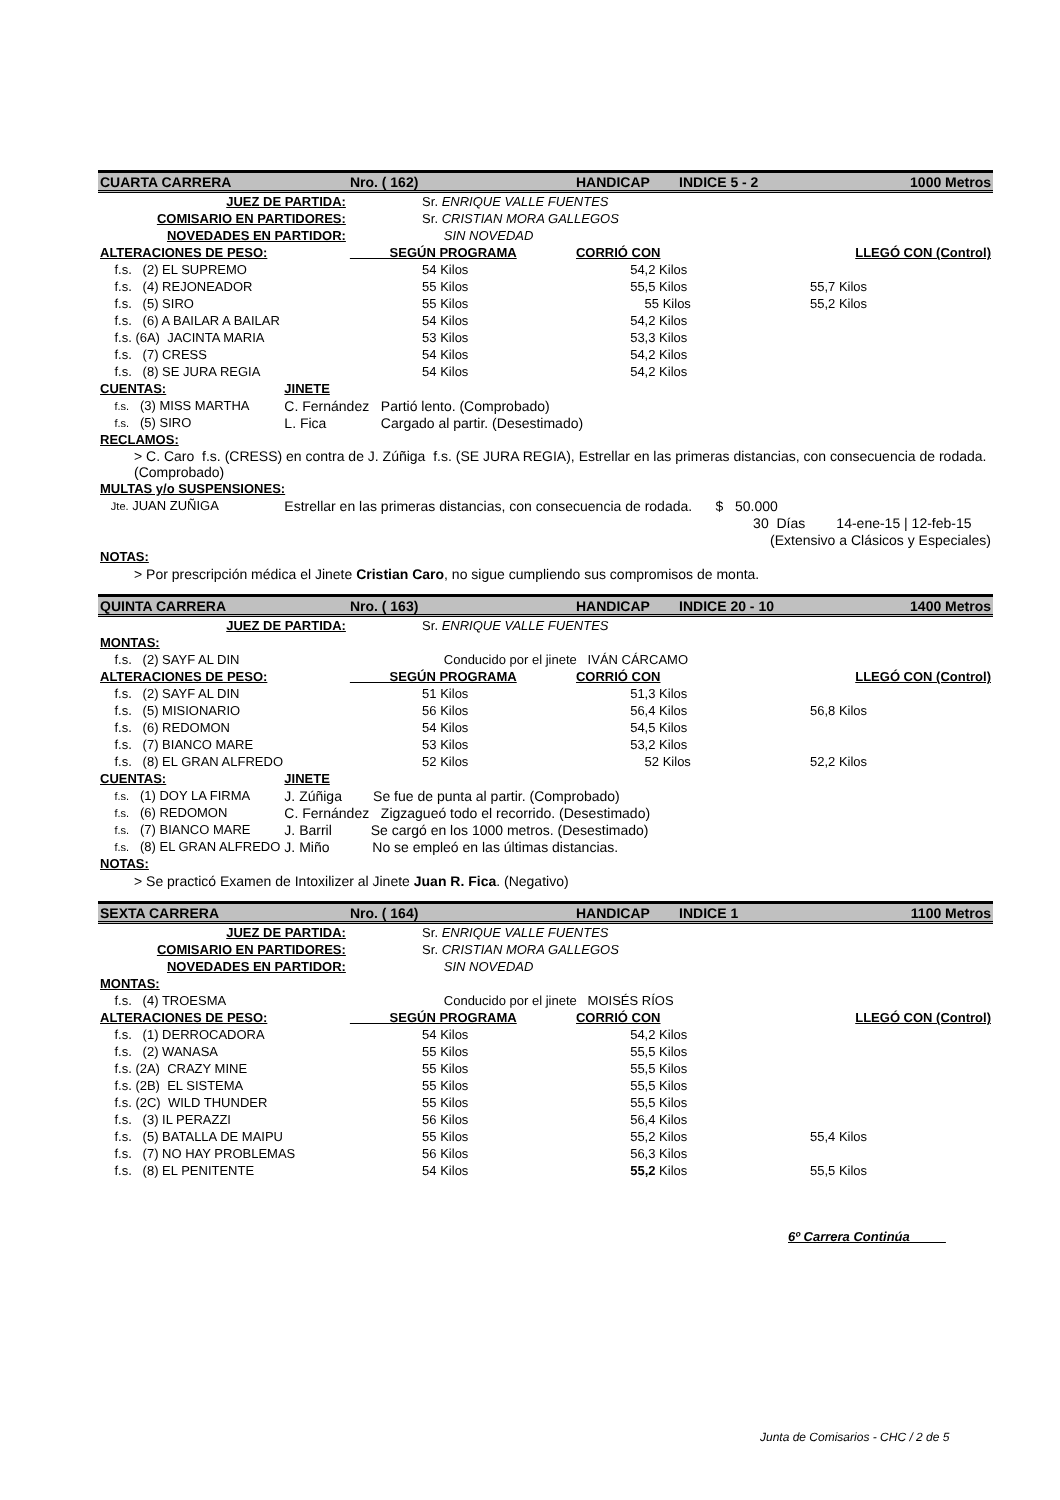| CUARTA CARRERA | | | Nro. ( 162) | HANDICAP | INDICE 5 - 2 | 1000 Metros |
| JUEZ DE PARTIDA: | | Sr. ENRIQUE VALLE FUENTES | | | | |
| COMISARIO EN PARTIDORES: | | Sr. CRISTIAN MORA GALLEGOS | | | | |
| NOVEDADES EN PARTIDOR: | | SIN NOVEDAD | | | | |
| ALTERACIONES DE PESO: | | SEGÚN PROGRAMA | | CORRIÓ CON | | LLEGÓ CON (Control) |
| f.s. (2) EL SUPREMO | | 54 Kilos | | 54,2 Kilos | | |
| f.s. (4) REJONEADOR | | 55 Kilos | | 55,5 Kilos | | 55,7 Kilos |
| f.s. (5) SIRO | | 55 Kilos | | 55 Kilos | | 55,2 Kilos |
| f.s. (6) A BAILAR A BAILAR | | 54 Kilos | | 54,2 Kilos | | |
| f.s. (6A) JACINTA MARIA | | 53 Kilos | | 53,3 Kilos | | |
| f.s. (7) CRESS | | 54 Kilos | | 54,2 Kilos | | |
| f.s. (8) SE JURA REGIA | | 54 Kilos | | 54,2 Kilos | | |
| CUENTAS: | JINETE | | | | | |
| f.s. (3) MISS MARTHA | C. Fernández Partió lento. (Comprobado) | | | | | |
| f.s. (5) SIRO | L. Fica Cargado al partir. (Desestimado) | | | | | |
| RECLAMOS: | | | | | | |
| > C. Caro f.s. (CRESS) en contra de J. Zúñiga f.s. (SE JURA REGIA), Estrellar en las primeras distancias, con consecuencia de rodada. (Comprobado) | | | | | | |
| MULTAS y/o SUSPENSIONES: | | | | | | |
| Jte. JUAN ZUÑIGA | Estrellar en las primeras distancias, con consecuencia de rodada. $ 50.000 | | | | | |
| 30 Días 14-ene-15 / 12-feb-15 | | | | | | |
| (Extensivo a Clásicos y Especiales) | | | | | | |
| NOTAS: | | | | | | |
| > Por prescripción médica el Jinete Cristian Caro , no sigue cumpliendo sus compromisos de monta. | | | | | | |
| QUINTA CARRERA | | | Nro. ( 163) | HANDICAP | INDICE 20 - 10 | 1400 Metros |
| JUEZ DE PARTIDA: | | Sr. ENRIQUE VALLE FUENTES | | | | |
| MONTAS: | | | | | | |
| f.s. (2) SAYF AL DIN | | Conducido por el jinete IVÁN CÁRCAMO | | | | |
| ALTERACIONES DE PESO: | | SEGÚN PROGRAMA | | CORRIÓ CON | | LLEGÓ CON (Control) |
| f.s. (2) SAYF AL DIN | | 51 Kilos | | 51,3 Kilos | | |
| f.s. (5) MISIONARIO | | 56 Kilos | | 56,4 Kilos | | 56,8 Kilos |
| f.s. (6) REDOMON | | 54 Kilos | | 54,5 Kilos | | |
| f.s. (7) BIANCO MARE | | 53 Kilos | | 53,2 Kilos | | |
| f.s. (8) EL GRAN ALFREDO | | 52 Kilos | | 52 Kilos | | 52,2 Kilos |
| CUENTAS: | JINETE | | | | | |
| f.s. (1) DOY LA FIRMA | J. Zúñiga Se fue de punta al partir. (Comprobado) | | | | | |
| f.s. (6) REDOMON | C. Fernández Zigzagueó todo el recorrido. (Desestimado) | | | | | |
| f.s. (7) BIANCO MARE | J. Barril Se cargó en los 1000 metros. (Desestimado) | | | | | |
| f.s. (8) EL GRAN ALFREDO | J. Miño No se empleó en las últimas distancias. | | | | | |
| NOTAS: | | | | | | |
| > Se practicó Examen de Intoxilizer al Jinete Juan R. Fica . (Negativo) | | | | | | |
| SEXTA CARRERA | | | Nro. ( 164) | HANDICAP | INDICE 1 | 1100 Metros |
| JUEZ DE PARTIDA: | | Sr. ENRIQUE VALLE FUENTES | | | | |
| COMISARIO EN PARTIDORES: | | Sr. CRISTIAN MORA GALLEGOS | | | | |
| NOVEDADES EN PARTIDOR: | | SIN NOVEDAD | | | | |
| MONTAS: | | | | | | |
| f.s. (4) TROESMA | | Conducido por el jinete MOISÉS RÍOS | | | | |
| ALTERACIONES DE PESO: | | SEGÚN PROGRAMA | | CORRIÓ CON | | LLEGÓ CON (Control) |
| f.s. (1) DERROCADORA | | 54 Kilos | | 54,2 Kilos | | |
| f.s. (2) WANASA | | 55 Kilos | | 55,5 Kilos | | |
| f.s. (2A) CRAZY MINE | | 55 Kilos | | 55,5 Kilos | | |
| f.s. (2B) EL SISTEMA | | 55 Kilos | | 55,5 Kilos | | |
| f.s. (2C) WILD THUNDER | | 55 Kilos | | 55,5 Kilos | | |
| f.s. (3) IL PERAZZI | | 56 Kilos | | 56,4 Kilos | | |
| f.s. (5) BATALLA DE MAIPU | | 55 Kilos | | 55,2 Kilos | | 55,4 Kilos |
| f.s. (7) NO HAY PROBLEMAS | | 56 Kilos | | 56,3 Kilos | | |
| f.s. (8) EL PENITENTE | | 54 Kilos | | 55,2 Kilos | | 55,5 Kilos |
6º Carrera Continúa
Junta de Comisarios - CHC / 2 de 5